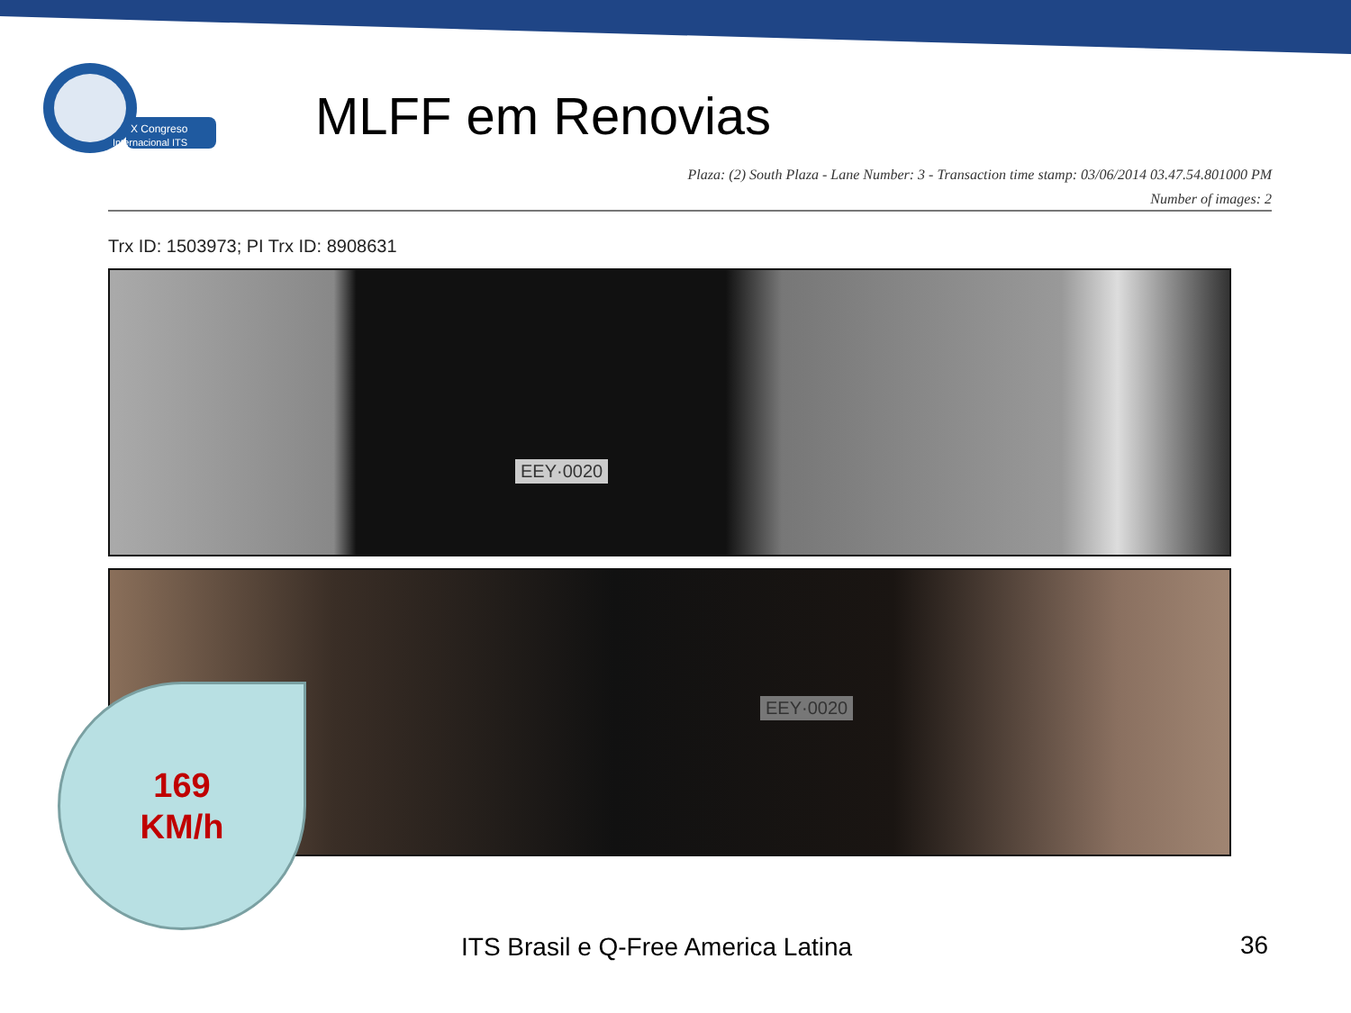X Congreso
Internacional ITS
MLFF em Renovias
Plaza: (2) South Plaza - Lane Number: 3 - Transaction time stamp: 03/06/2014 03.47.54.801000 PM
Number of images: 2
Trx ID: 1503973; PI Trx ID: 8908631
EEY·0020
EEY·0020
169
KM/h
ITS Brasil e Q-Free America Latina
36